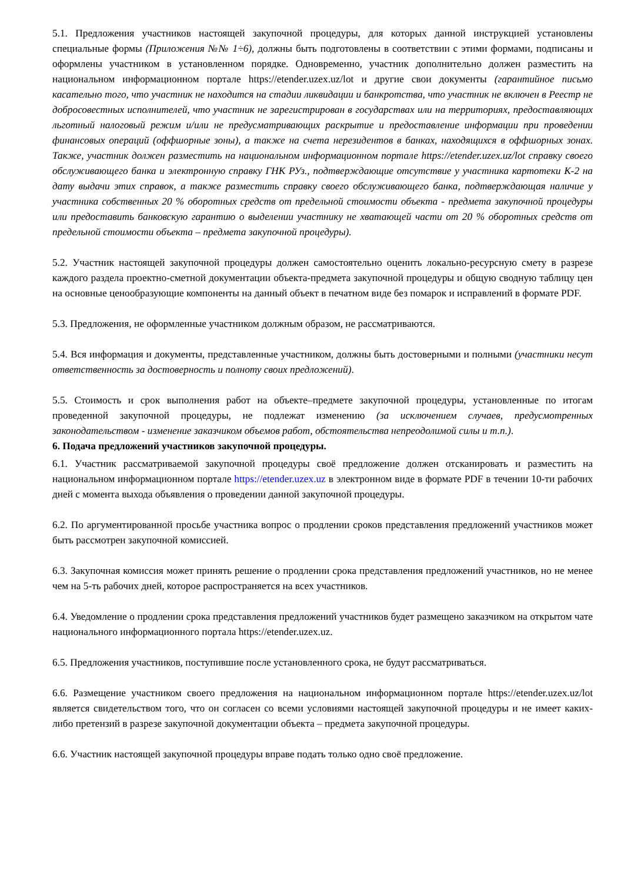5.1. Предложения участников настоящей закупочной процедуры, для которых данной инструкцией установлены специальные формы (Приложения №№ 1÷6), должны быть подготовлены в соответствии с этими формами, подписаны и оформлены участником в установленном порядке. Одновременно, участник дополнительно должен разместить на национальном информационном портале https://etender.uzex.uz/lot и другие свои документы (гарантийное письмо касательно того, что участник не находится на стадии ликвидации и банкротства, что участник не включен в Реестр не добросовестных исполнителей, что участник не зарегистрирован в государствах или на территориях, предоставляющих льготный налоговый режим и/или не предусматривающих раскрытие и предоставление информации при проведении финансовых операций (оффшорные зоны), а также на счета нерезидентов в банках, находящихся в оффшорных зонах. Также, участник должен разместить на национальном информационном портале https://etender.uzex.uz/lot справку своего обслуживающего банка и электронную справку ГНК РУз., подтверждающие отсутствие у участника картотеки К-2 на дату выдачи этих справок, а также разместить справку своего обслуживающего банка, подтверждающая наличие у участника собственных 20 % оборотных средств от предельной стоимости объекта - предмета закупочной процедуры или предоставить банковскую гарантию о выделении участнику не хватающей части от 20 % оборотных средств от предельной стоимости объекта – предмета закупочной процедуры).
5.2. Участник настоящей закупочной процедуры должен самостоятельно оценить локально-ресурсную смету в разрезе каждого раздела проектно-сметной документации объекта-предмета закупочной процедуры и общую сводную таблицу цен на основные ценообразующие компоненты на данный объект в печатном виде без помарок и исправлений в формате PDF.
5.3. Предложения, не оформленные участником должным образом, не рассматриваются.
5.4. Вся информация и документы, представленные участником, должны быть достоверными и полными (участники несут ответственность за достоверность и полноту своих предложений).
5.5. Стоимость и срок выполнения работ на объекте–предмете закупочной процедуры, установленные по итогам проведенной закупочной процедуры, не подлежат изменению (за исключением случаев, предусмотренных законодательством - изменение заказчиком объемов работ, обстоятельства непреодолимой силы и т.п.).
6. Подача предложений участников закупочной процедуры.
6.1. Участник рассматриваемой закупочной процедуры своё предложение должен отсканировать и разместить на национальном информационном портале https://etender.uzex.uz в электронном виде в формате PDF в течении 10-ти рабочих дней с момента выхода объявления о проведении данной закупочной процедуры.
6.2. По аргументированной просьбе участника вопрос о продлении сроков представления предложений участников может быть рассмотрен закупочной комиссией.
6.3. Закупочная комиссия может принять решение о продлении срока представления предложений участников, но не менее чем на 5-ть рабочих дней, которое распространяется на всех участников.
6.4. Уведомление о продлении срока представления предложений участников будет размещено заказчиком на открытом чате национального информационного портала https://etender.uzex.uz.
6.5. Предложения участников, поступившие после установленного срока, не будут рассматриваться.
6.6. Размещение участником своего предложения на национальном информационном портале https://etender.uzex.uz/lot является свидетельством того, что он согласен со всеми условиями настоящей закупочной процедуры и не имеет каких-либо претензий в разрезе закупочной документации объекта – предмета закупочной процедуры.
6.6. Участник настоящей закупочной процедуры вправе подать только одно своё предложение.